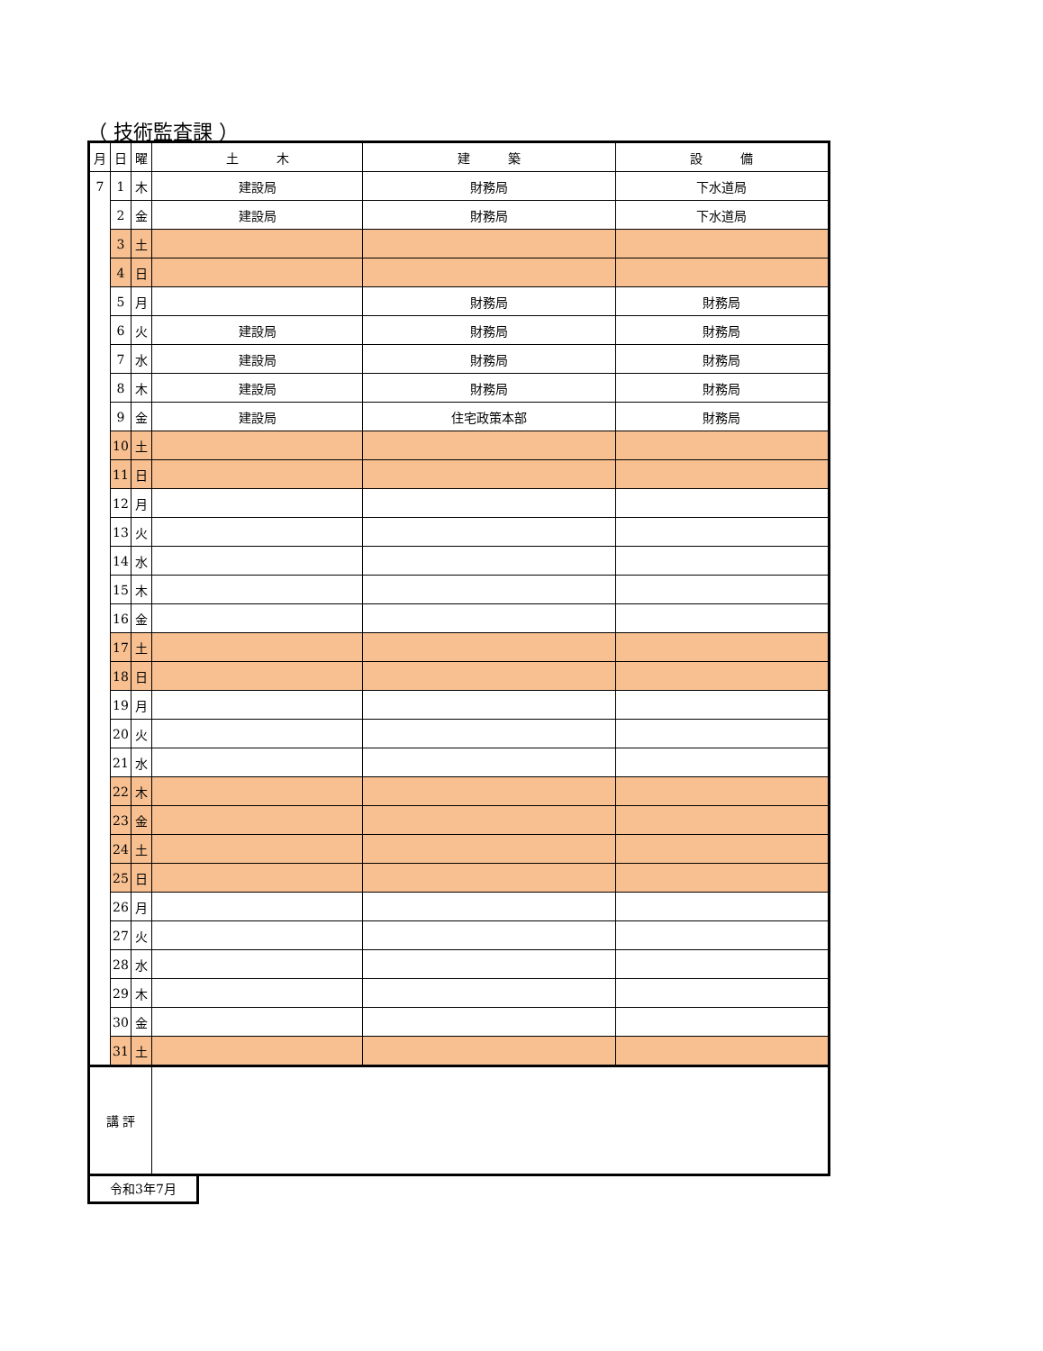（ 技術監査課 ）
| 月 | 日 | 曜 | 土 木 | 建 築 | 設 備 |
| --- | --- | --- | --- | --- | --- |
| 7 | 1 | 木 | 建設局 | 財務局 | 下水道局 |
| | 2 | 金 | 建設局 | 財務局 | 下水道局 |
| | 3 | 土 | | | |
| | 4 | 日 | | | |
| | 5 | 月 | | 財務局 | 財務局 |
| | 6 | 火 | 建設局 | 財務局 | 財務局 |
| | 7 | 水 | 建設局 | 財務局 | 財務局 |
| | 8 | 木 | 建設局 | 財務局 | 財務局 |
| | 9 | 金 | 建設局 | 住宅政策本部 | 財務局 |
| | 10 | 土 | | | |
| | 11 | 日 | | | |
| | 12 | 月 | | | |
| | 13 | 火 | | | |
| | 14 | 水 | | | |
| | 15 | 木 | | | |
| | 16 | 金 | | | |
| | 17 | 土 | | | |
| | 18 | 日 | | | |
| | 19 | 月 | | | |
| | 20 | 火 | | | |
| | 21 | 水 | | | |
| | 22 | 木 | | | |
| | 23 | 金 | | | |
| | 24 | 土 | | | |
| | 25 | 日 | | | |
| | 26 | 月 | | | |
| | 27 | 火 | | | |
| | 28 | 水 | | | |
| | 29 | 木 | | | |
| | 30 | 金 | | | |
| | 31 | 土 | | | |
| 講 評 | | | | | |
令和3年7月